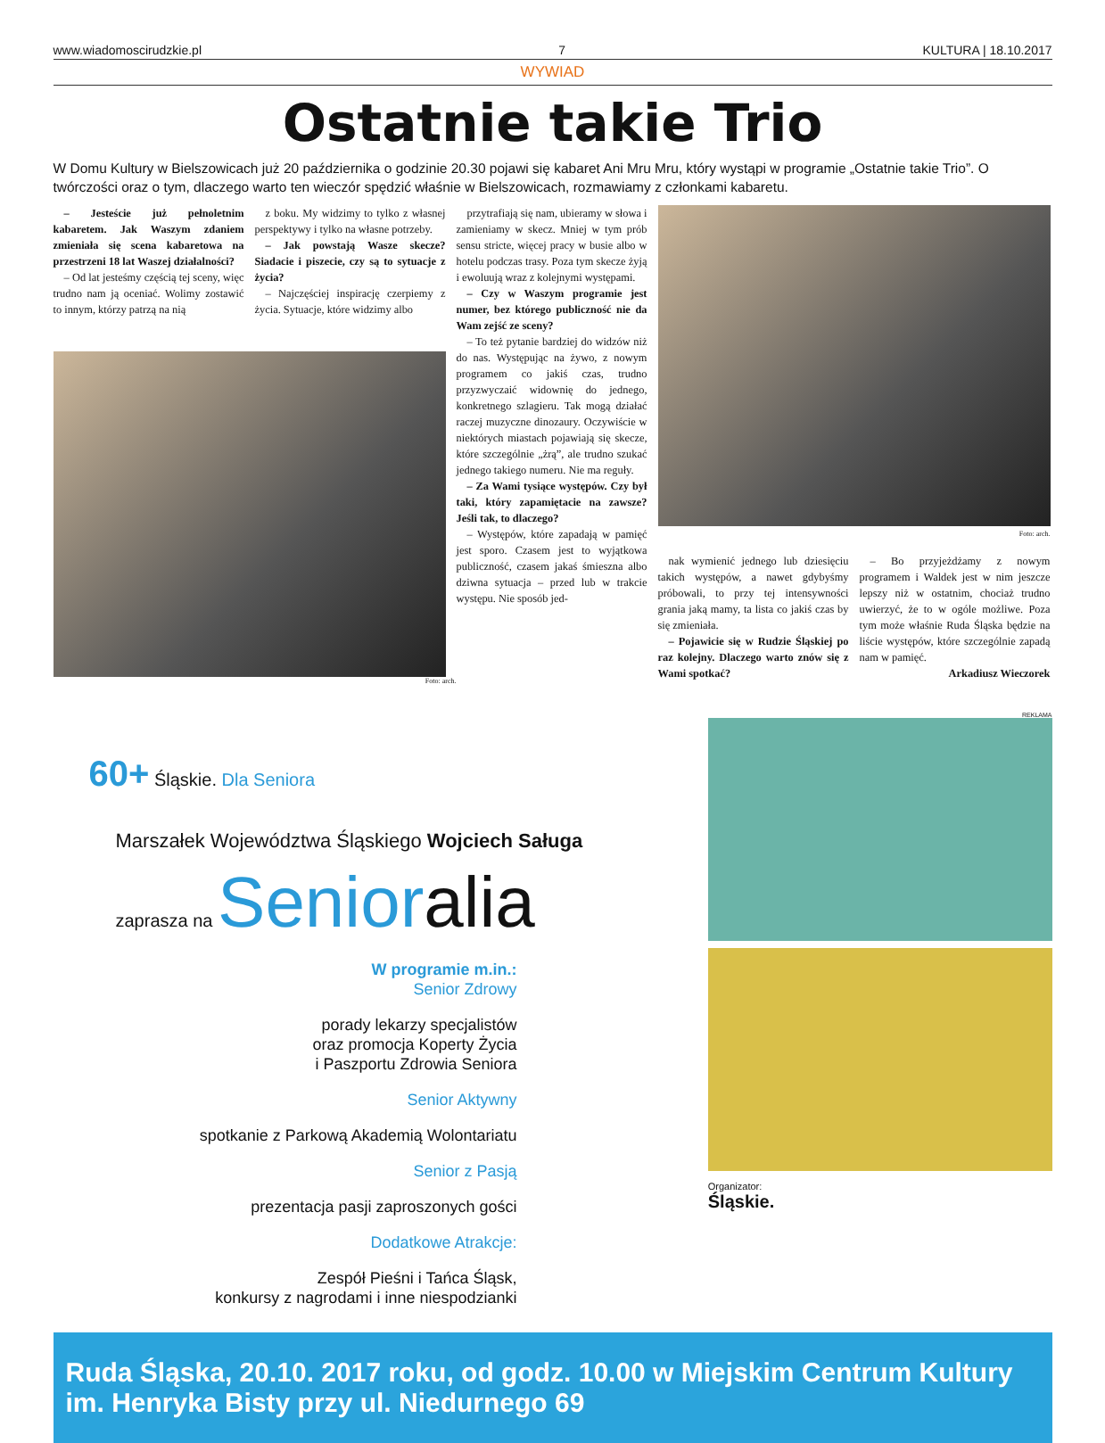www.wiadomoscirudzkie.pl 7 KULTURA | 18.10.2017
WYWIAD
Ostatnie takie Trio
W Domu Kultury w Bielszowicach już 20 października o godzinie 20.30 pojawi się kabaret Ani Mru Mru, który wystąpi w programie „Ostatnie takie Trio”. O twórczości oraz o tym, dlaczego warto ten wieczór spędzić właśnie w Bielszowicach, rozmawiamy z członkami kabaretu.
– Jesteście już pełnoletnim kabaretem. Jak Waszym zdaniem zmieniała się scena kabaretowa na przestrzeni 18 lat Waszej działalności?
– Od lat jesteśmy częścią tej sceny, więc trudno nam ją oceniać. Wolimy zostawić to innym, którzy patrzą na nią
z boku. My widzimy to tylko z własnej perspektywy i tylko na własne potrzeby.
– Jak powstają Wasze skecze? Siadacie i piszecie, czy są to sytuacje z życia?
– Najczęściej inspirację czerpiemy z życia. Sytuacje, które widzimy albo
przytrafiają się nam, ubieramy w słowa i zamieniamy w skecz. Mniej w tym prób sensu stricte, więcej pracy w busie albo w hotelu podczas trasy. Poza tym skecze żyją i ewoluują wraz z kolejnymi występami.
– Czy w Waszym programie jest numer, bez którego publiczność nie da Wam zejść ze sceny?
– To też pytanie bardziej do widzów niż do nas. Występując na żywo, z nowym programem co jakiś czas, trudno przyzwyczaić widownię do jednego, konkretnego szlagieru. Tak mogą działać raczej muzyczne dinozaury. Oczywiście w niektórych miastach pojawiają się skecze, które szczególnie „żrą”, ale trudno szukać jednego takiego numeru. Nie ma reguły.
– Za Wami tysiące występów. Czy był taki, który zapamiętacie na zawsze? Jeśli tak, to dlaczego?
– Występów, które zapadają w pamięć jest sporo. Czasem jest to wyjątkowa publiczność, czasem jakaś śmieszna albo dziwna sytuacja – przed lub w trakcie występu. Nie sposób jed-
Foto: arch.
nak wymienić jednego lub dziesięciu takich występów, a nawet gdybyśmy próbowali, to przy tej intensywności grania jaką mamy, ta lista co jakiś czas by się zmieniała.
– Pojawicie się w Rudzie Śląskiej po raz kolejny. Dlaczego warto znów się z Wami spotkać?
– Bo przyjeżdżamy z nowym programem i Waldek jest w nim jeszcze lepszy niż w ostatnim, chociaż trudno uwierzyć, że to w ogóle możliwe. Poza tym może właśnie Ruda Śląska będzie na liście występów, które szczególnie zapadą nam w pamięć.
Arkadiusz Wieczorek
Foto: arch.
REKLAMA
60+ Śląskie. Dla Seniora
Marszałek Województwa Śląskiego Wojciech Saługa
zaprasza na Senioralia
W programie m.in.:
Senior Zdrowy
porady lekarzy specjalistów
oraz promocja Koperty Życia
i Paszportu Zdrowia Seniora
Senior Aktywny
spotkanie z Parkową Akademią Wolontariatu
Senior z Pasją
prezentacja pasji zaproszonych gości
Dodatkowe Atrakcje:
Zespół Pieśni i Tańca Śląsk,
konkursy z nagrodami i inne niespodzianki
Organizator:
Śląskie.
Ruda Śląska, 20.10. 2017 roku, od godz. 10.00 w Miejskim Centrum Kultury im. Henryka Bisty przy ul. Niedurnego 69